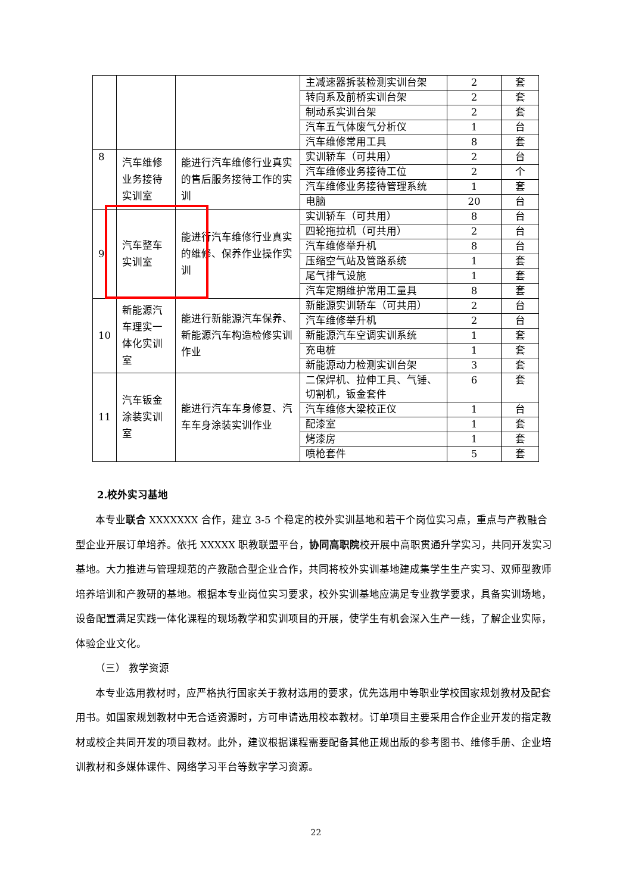| | | | 主减速器拆装检测实训台架 | 2 | 套 |
| | | | 转向系及前桥实训台架 | 2 | 套 |
| | | | 制动系实训台架 | 2 | 套 |
| | | | 汽车五气体废气分析仪 | 1 | 台 |
| | | | 汽车维修常用工具 | 8 | 套 |
| 8 | 汽车维修业务接待实训室 | 能进行汽车维修行业真实的售后服务接待工作的实训 | 实训轿车（可共用） | 2 | 台 |
| | | | 汽车维修业务接待工位 | 2 | 个 |
| | | | 汽车维修业务接待管理系统 | 1 | 套 |
| | | | 电脑 | 20 | 台 |
| 9 | 汽车整车实训室 | 能进行汽车维修行业真实的维修、保养作业操作实训 | 实训轿车（可共用） | 8 | 台 |
| | | | 四轮拖拉机（可共用） | 2 | 台 |
| | | | 汽车维修举升机 | 8 | 台 |
| | | | 压缩空气站及管路系统 | 1 | 套 |
| | | | 尾气排气设施 | 1 | 套 |
| | | | 汽车定期维护常用工量具 | 8 | 套 |
| 10 | 新能源汽车理实一体化实训室 | 能进行新能源汽车保养、新能源汽车构造检修实训作业 | 新能源实训轿车（可共用） | 2 | 台 |
| | | | 汽车维修举升机 | 2 | 台 |
| | | | 新能源汽车空调实训系统 | 1 | 套 |
| | | | 充电桩 | 1 | 套 |
| | | | 新能源动力检测实训台架 | 3 | 套 |
| 11 | 汽车钣金涂装实训室 | 能进行汽车车身修复、汽车车身涂装实训作业 | 二保焊机、拉伸工具、气锤、切割机，钣金套件 | 6 | 套 |
| | | | 汽车维修大梁校正仪 | 1 | 台 |
| | | | 配漆室 | 1 | 套 |
| | | | 烤漆房 | 1 | 套 |
| | | | 喷枪套件 | 5 | 套 |
2.校外实习基地
本专业联合 XXXXXXX 合作，建立 3-5 个稳定的校外实训基地和若干个岗位实习点，重点与产教融合型企业开展订单培养。依托 XXXXX 职教联盟平台，协同高职院校开展中高职贯通升学实习，共同开发实习基地。大力推进与管理规范的产教融合型企业合作，共同将校外实训基地建成集学生生产实习、双师型教师培养培训和产教研的基地。根据本专业岗位实习要求，校外实训基地应满足专业教学要求，具备实训场地，设备配置满足实践一体化课程的现场教学和实训项目的开展，使学生有机会深入生产一线，了解企业实际，体验企业文化。
（三） 教学资源
本专业选用教材时，应严格执行国家关于教材选用的要求，优先选用中等职业学校国家规划教材及配套用书。如国家规划教材中无合适资源时，方可申请选用校本教材。订单项目主要采用合作企业开发的指定教材或校企共同开发的项目教材。此外，建议根据课程需要配备其他正规出版的参考图书、维修手册、企业培训教材和多媒体课件、网络学习平台等数字学习资源。
22